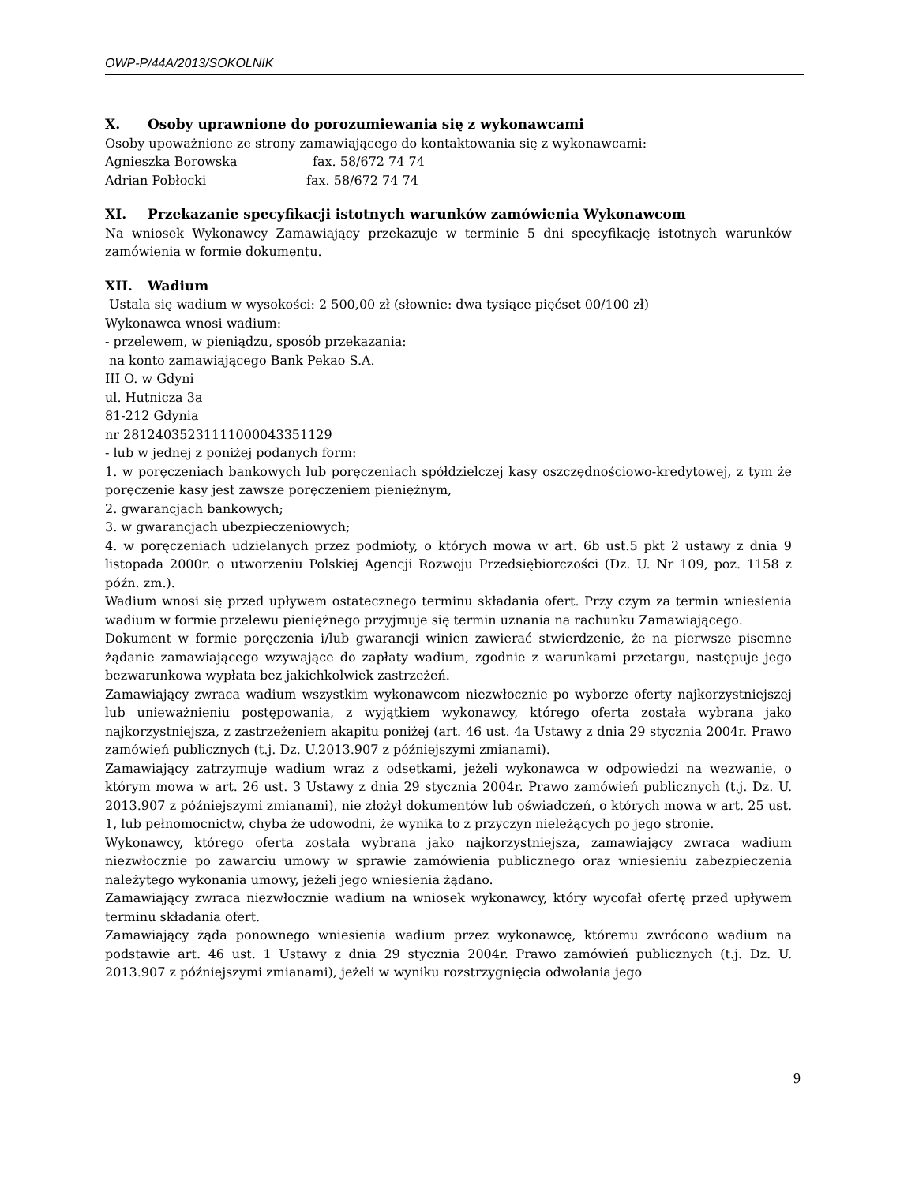OWP-P/44A/2013/SOKOLNIK
X. Osoby uprawnione do porozumiewania się z wykonawcami
Osoby upoważnione ze strony zamawiającego do kontaktowania się z wykonawcami:
Agnieszka Borowska fax. 58/672 74 74
Adrian Pobłocki fax. 58/672 74 74
XI. Przekazanie specyfikacji istotnych warunków zamówienia Wykonawcom
Na wniosek Wykonawcy Zamawiający przekazuje w terminie 5 dni specyfikację istotnych warunków zamówienia w formie dokumentu.
XII. Wadium
Ustala się wadium w wysokości: 2 500,00 zł (słownie: dwa tysiące pięćset 00/100 zł)
Wykonawca wnosi wadium:
- przelewem, w pieniądzu, sposób przekazania:
na konto zamawiającego Bank Pekao S.A.
III O. w Gdyni
ul. Hutnicza 3a
81-212 Gdynia
nr 28124035231111000043351129
- lub w jednej z poniżej podanych form:
1. w poręczeniach bankowych lub poręczeniach spółdzielczej kasy oszczędnościowo-kredytowej, z tym że poręczenie kasy jest zawsze poręczeniem pieniężnym,
2. gwarancjach bankowych;
3. w gwarancjach ubezpieczeniowych;
4. w poręczeniach udzielanych przez podmioty, o których mowa w art. 6b ust.5 pkt 2 ustawy z dnia 9 listopada 2000r. o utworzeniu Polskiej Agencji Rozwoju Przedsiębiorczości (Dz. U. Nr 109, poz. 1158 z późn. zm.).
Wadium wnosi się przed upływem ostatecznego terminu składania ofert. Przy czym za termin wniesienia wadium w formie przelewu pieniężnego przyjmuje się termin uznania na rachunku Zamawiającego.
Dokument w formie poręczenia i/lub gwarancji winien zawierać stwierdzenie, że na pierwsze pisemne żądanie zamawiającego wzywające do zapłaty wadium, zgodnie z warunkami przetargu, następuje jego bezwarunkowa wypłata bez jakichkolwiek zastrzeżeń.
Zamawiający zwraca wadium wszystkim wykonawcom niezwłocznie po wyborze oferty najkorzystniejszej lub unieważnieniu postępowania, z wyjątkiem wykonawcy, którego oferta została wybrana jako najkorzystniejsza, z zastrzeżeniem akapitu poniżej (art. 46 ust. 4a Ustawy z dnia 29 stycznia 2004r. Prawo zamówień publicznych (t.j. Dz. U.2013.907 z późniejszymi zmianami).
Zamawiający zatrzymuje wadium wraz z odsetkami, jeżeli wykonawca w odpowiedzi na wezwanie, o którym mowa w art. 26 ust. 3 Ustawy z dnia 29 stycznia 2004r. Prawo zamówień publicznych (t.j. Dz. U. 2013.907 z późniejszymi zmianami), nie złożył dokumentów lub oświadczeń, o których mowa w art. 25 ust. 1, lub pełnomocnictw, chyba że udowodni, że wynika to z przyczyn nieleżących po jego stronie.
Wykonawcy, którego oferta została wybrana jako najkorzystniejsza, zamawiający zwraca wadium niezwłocznie po zawarciu umowy w sprawie zamówienia publicznego oraz wniesieniu zabezpieczenia należytego wykonania umowy, jeżeli jego wniesienia żądano.
Zamawiający zwraca niezwłocznie wadium na wniosek wykonawcy, który wycofał ofertę przed upływem terminu składania ofert.
Zamawiający żąda ponownego wniesienia wadium przez wykonawcę, któremu zwrócono wadium na podstawie art. 46 ust. 1 Ustawy z dnia 29 stycznia 2004r. Prawo zamówień publicznych (t.j. Dz. U. 2013.907 z późniejszymi zmianami), jeżeli w wyniku rozstrzygnięcia odwołania jego
9